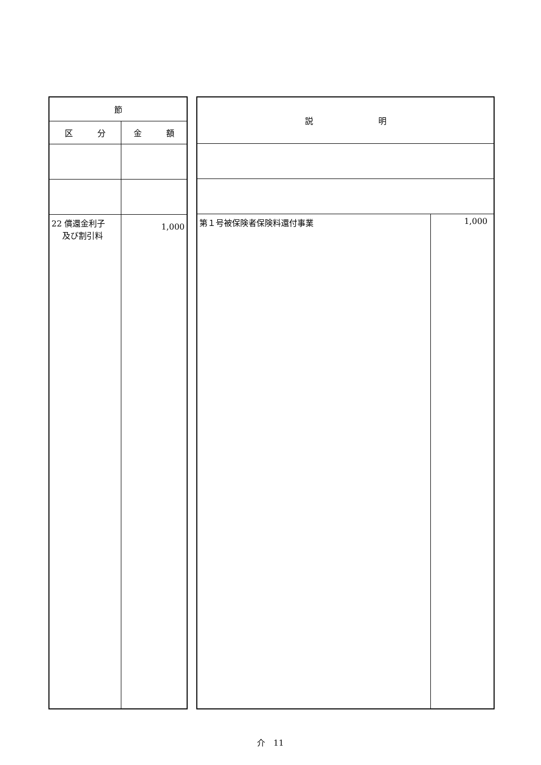| 節 | |
| --- | --- |
| 区 分 | 金 額 |
| 22 償還金利子 及び割引料 | 1,000 |
| 説 明 | |
| --- | --- |
| 第１号被保険者保険料還付事業 | 1,000 |
介　11